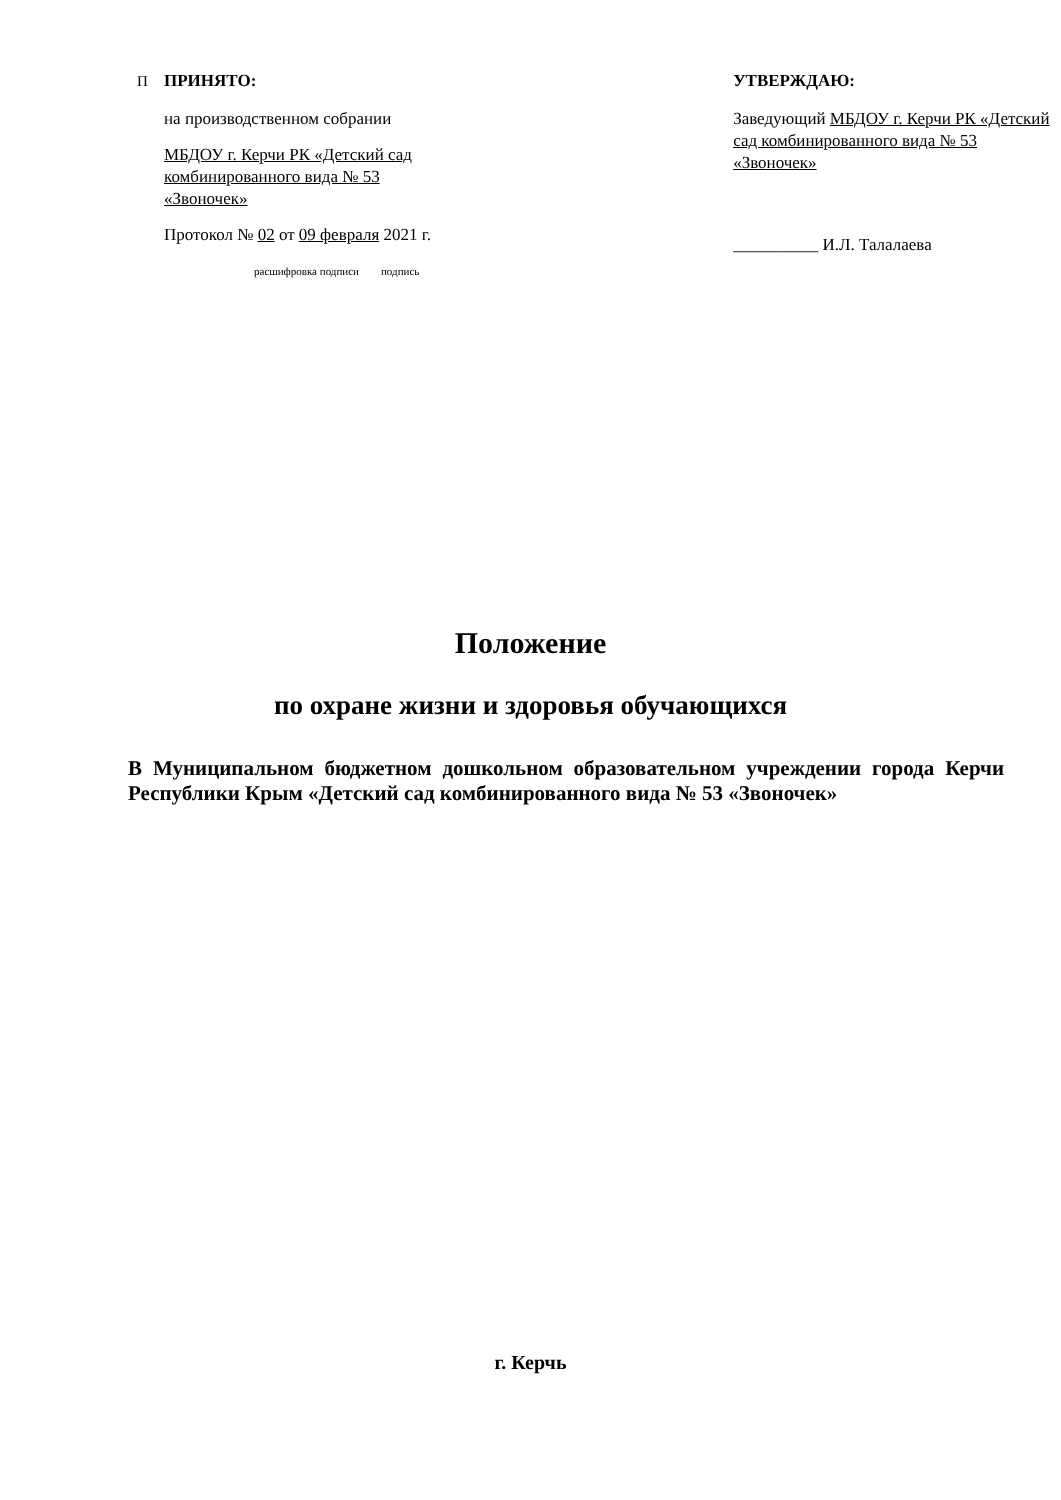П ПРИНЯТО:
на производственном собрании
МБДОУ г. Керчи РК «Детский сад
комбинированного вида № 53
«Звоночек»
Протокол № 02 от 09 февраля 2021 г.
расшифровка подписи подпись
УТВЕРЖДАЮ:
Заведующий МБДОУ г. Керчи РК «Детский сад комбинированного вида № 53 «Звоночек»
__________ И.Л. Талалаева
Положение
по охране жизни и здоровья обучающихся
В Муниципальном бюджетном дошкольном образовательном учреждении города Керчи Республики Крым «Детский сад комбинированного вида № 53 «Звоночек»
г. Керчь